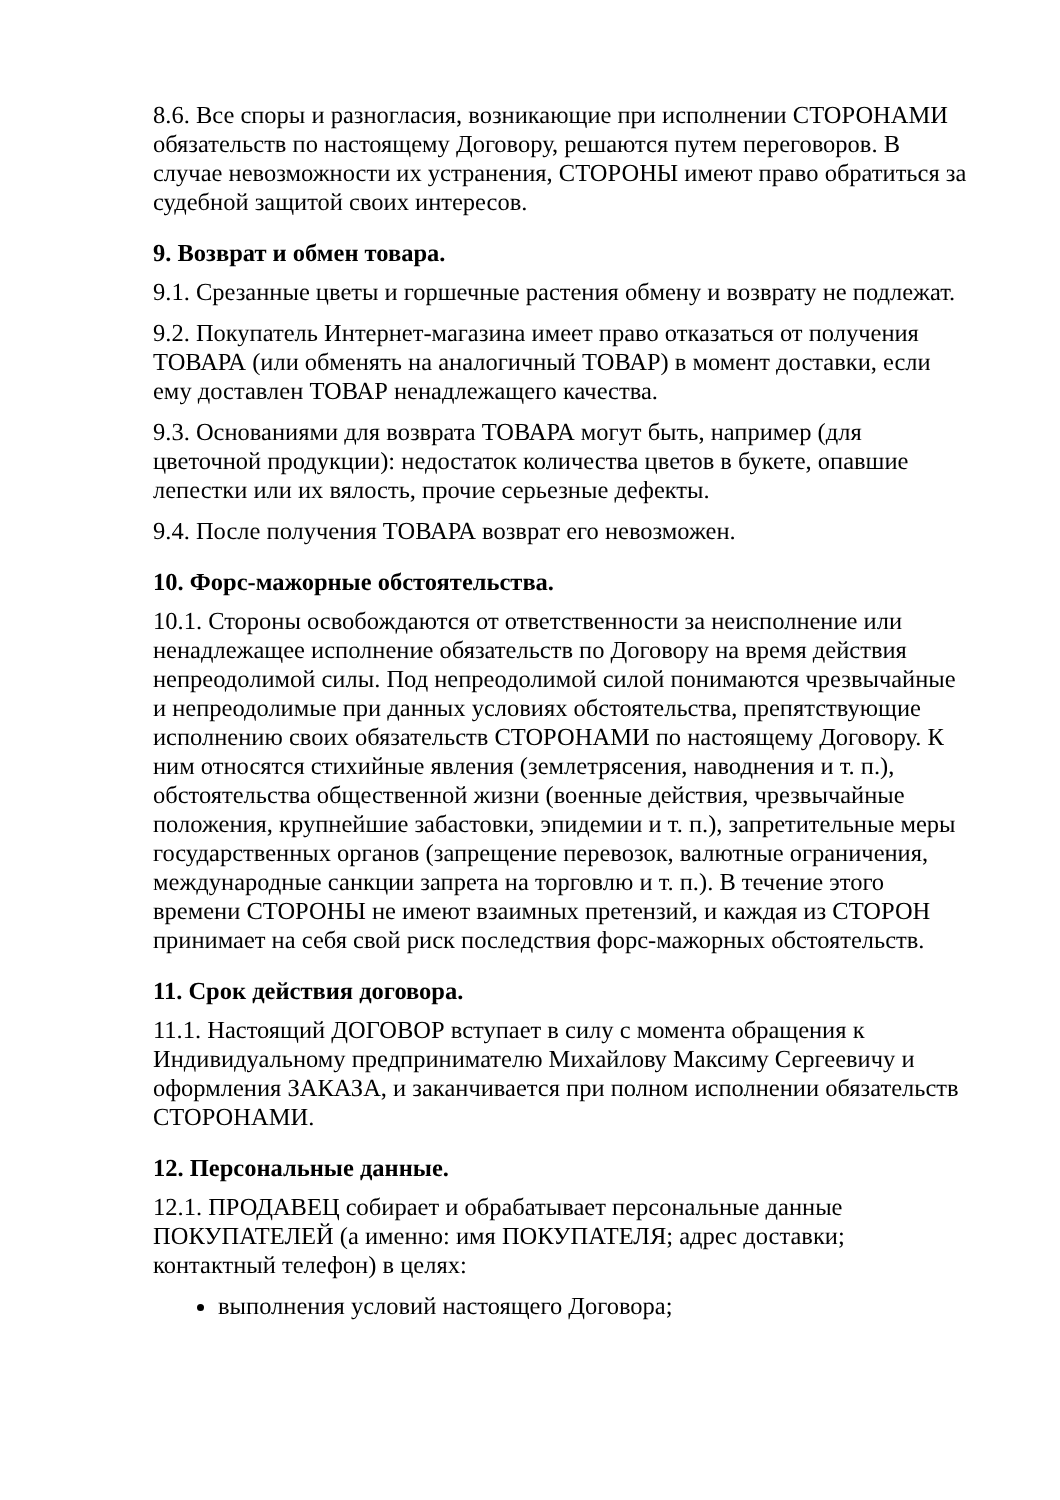8.6. Все споры и разногласия, возникающие при исполнении СТОРОНАМИ обязательств по настоящему Договору, решаются путем переговоров. В случае невозможности их устранения, СТОРОНЫ имеют право обратиться за судебной защитой своих интересов.
9. Возврат и обмен товара.
9.1. Срезанные цветы и горшечные растения обмену и возврату не подлежат.
9.2. Покупатель Интернет-магазина имеет право отказаться от получения ТОВАРА (или обменять на аналогичный ТОВАР) в момент доставки, если ему доставлен ТОВАР ненадлежащего качества.
9.3. Основаниями для возврата ТОВАРА могут быть, например (для цветочной продукции): недостаток количества цветов в букете, опавшие лепестки или их вялость, прочие серьезные дефекты.
9.4. После получения ТОВАРА возврат его невозможен.
10. Форс-мажорные обстоятельства.
10.1. Стороны освобождаются от ответственности за неисполнение или ненадлежащее исполнение обязательств по Договору на время действия непреодолимой силы. Под непреодолимой силой понимаются чрезвычайные и непреодолимые при данных условиях обстоятельства, препятствующие исполнению своих обязательств СТОРОНАМИ по настоящему Договору. К ним относятся стихийные явления (землетрясения, наводнения и т. п.), обстоятельства общественной жизни (военные действия, чрезвычайные положения, крупнейшие забастовки, эпидемии и т. п.), запретительные меры государственных органов (запрещение перевозок, валютные ограничения, международные санкции запрета на торговлю и т. п.). В течение этого времени СТОРОНЫ не имеют взаимных претензий, и каждая из СТОРОН принимает на себя свой риск последствия форс-мажорных обстоятельств.
11. Срок действия договора.
11.1. Настоящий ДОГОВОР вступает в силу с момента обращения к Индивидуальному предпринимателю Михайлову Максиму Сергеевичу и оформления ЗАКАЗА, и заканчивается при полном исполнении обязательств СТОРОНАМИ.
12. Персональные данные.
12.1. ПРОДАВЕЦ собирает и обрабатывает персональные данные ПОКУПАТЕЛЕЙ (а именно: имя ПОКУПАТЕЛЯ; адрес доставки; контактный телефон) в целях:
выполнения условий настоящего Договора;